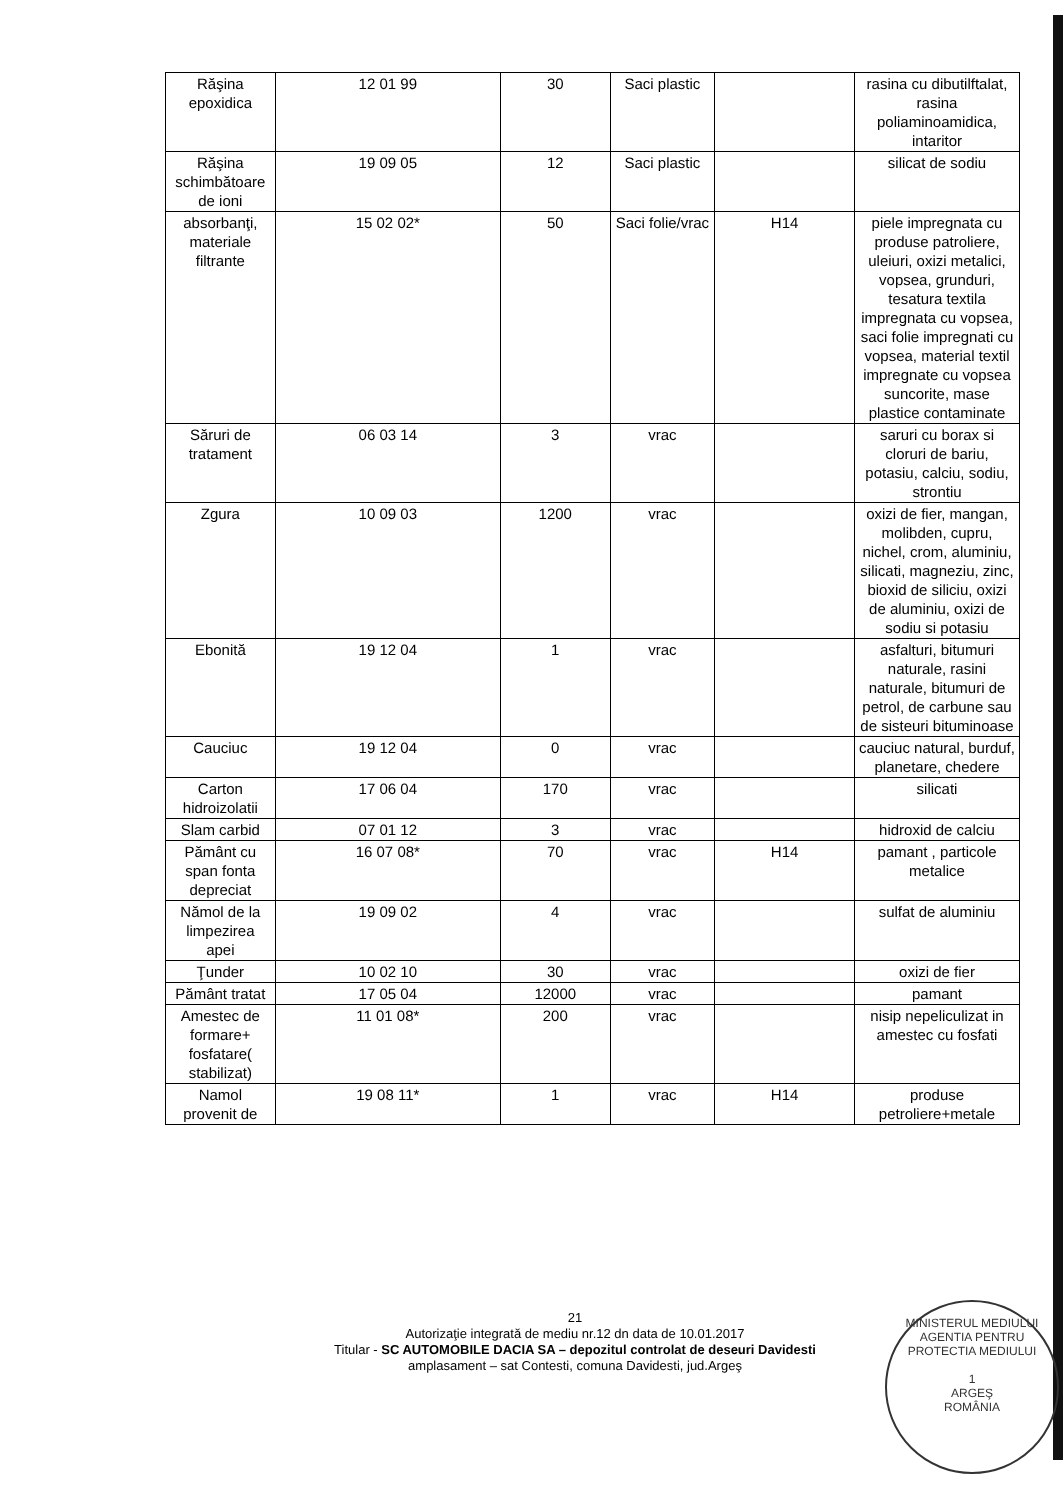| Răşina epoxidica | 12 01 99 | 30 | Saci plastic | | rasina cu dibutilftalat, rasina poliaminoamidica, intaritor |
| Răşina schimbătoare de ioni | 19 09 05 | 12 | Saci plastic | | silicat de sodiu |
| absorbanţi, materiale filtrante | 15 02 02* | 50 | Saci folie/vrac | H14 | piele impregnata cu produse patroliere, uleiuri, oxizi metalici, vopsea, grunduri, tesatura textila impregnata cu vopsea, saci folie impregnati cu vopsea, material textil impregnate cu vopsea suncorite, mase plastice contaminate |
| Săruri de tratament | 06 03 14 | 3 | vrac | | saruri cu borax si cloruri de bariu, potasiu, calciu, sodiu, strontiu |
| Zgura | 10 09 03 | 1200 | vrac | | oxizi de fier, mangan, molibden, cupru, nichel, crom, aluminiu, silicati, magneziu, zinc, bioxid de siliciu, oxizi de aluminiu, oxizi de sodiu si potasiu |
| Ebonită | 19 12 04 | 1 | vrac | | asfalturi, bitumuri naturale, rasini naturale, bitumuri de petrol, de carbune sau de sisteuri bituminoase |
| Cauciuc | 19 12 04 | 0 | vrac | | cauciuc natural, burduf, planetare, chedere |
| Carton hidroizolatii | 17 06 04 | 170 | vrac | | silicati |
| Slam carbid | 07 01 12 | 3 | vrac | | hidroxid de calciu |
| Pământ cu span fonta depreciat | 16 07 08* | 70 | vrac | H14 | pamant , particole metalice |
| Nămol de la limpezirea apei | 19 09 02 | 4 | vrac | | sulfat de aluminiu |
| Ţunder | 10 02 10 | 30 | vrac | | oxizi de fier |
| Pământ tratat | 17 05 04 | 12000 | vrac | | pamant |
| Amestec de formare+ fosfatare( stabilizat) | 11 01 08* | 200 | vrac | | nisip nepeliculizat in amestec cu fosfati |
| Namol provenit de | 19 08 11* | 1 | vrac | H14 | produse petroliere+metale |
21
Autorizaţie integrată de mediu nr.12 dn data de 10.01.2017
Titular - SC AUTOMOBILE DACIA SA – depozitul controlat de deseuri Davidesti
amplasament – sat Contesti, comuna Davidesti, jud.Argeş
MINISTERUL MEDIULUI
AGENTIA PENTRU PROTECTIA MEDIULUI
1
ARGEŞ
ROMÂNIA